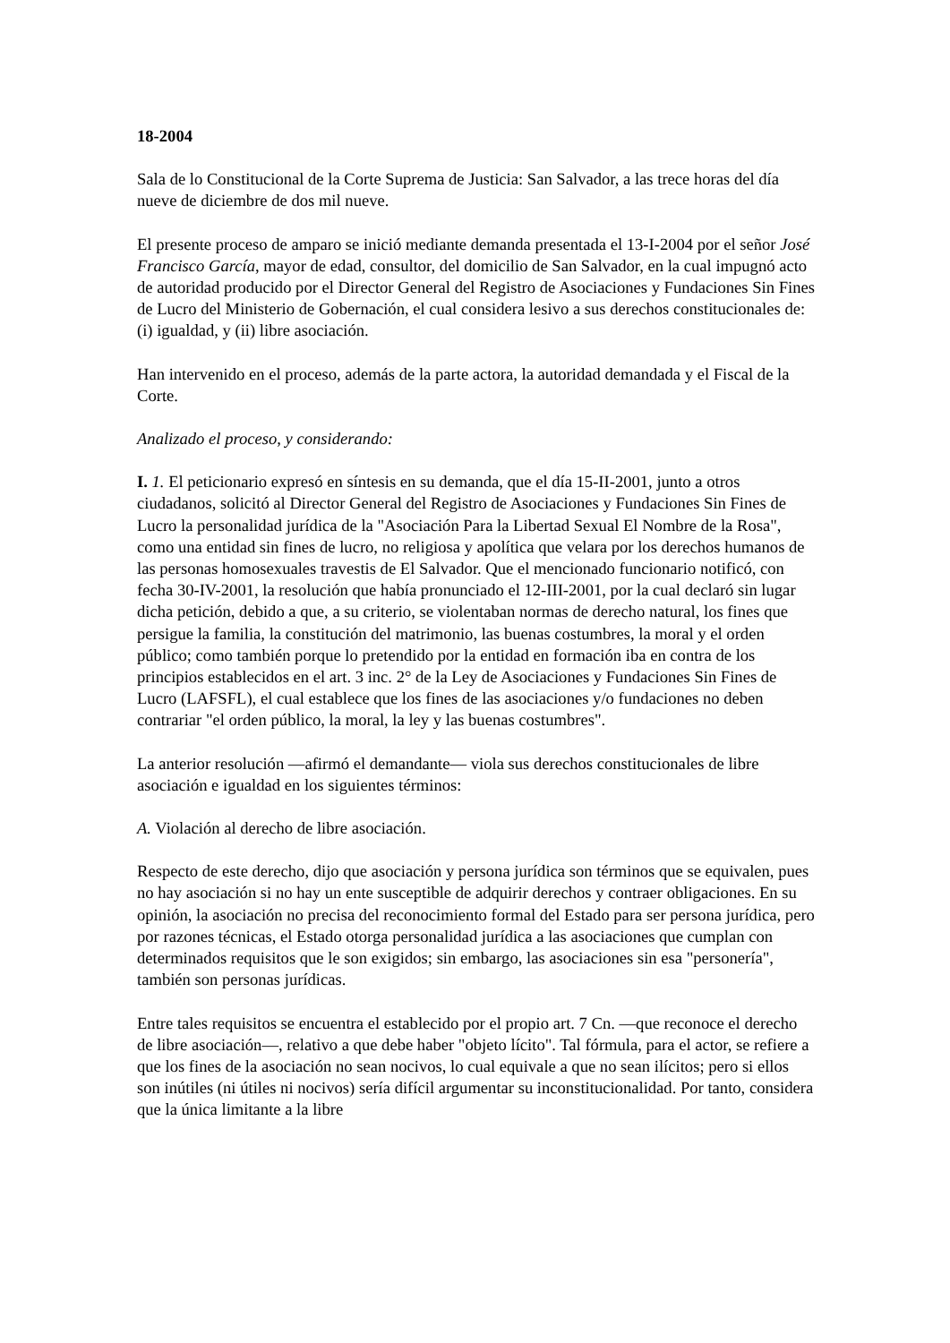18-2004
Sala de lo Constitucional de la Corte Suprema de Justicia: San Salvador, a las trece horas del día nueve de diciembre de dos mil nueve.
El presente proceso de amparo se inició mediante demanda presentada el 13-I-2004 por el señor José Francisco García, mayor de edad, consultor, del domicilio de San Salvador, en la cual impugnó acto de autoridad producido por el Director General del Registro de Asociaciones y Fundaciones Sin Fines de Lucro del Ministerio de Gobernación, el cual considera lesivo a sus derechos constitucionales de: (i) igualdad, y (ii) libre asociación.
Han intervenido en el proceso, además de la parte actora, la autoridad demandada y el Fiscal de la Corte.
Analizado el proceso, y considerando:
I. 1. El peticionario expresó en síntesis en su demanda, que el día 15-II-2001, junto a otros ciudadanos, solicitó al Director General del Registro de Asociaciones y Fundaciones Sin Fines de Lucro la personalidad jurídica de la "Asociación Para la Libertad Sexual El Nombre de la Rosa", como una entidad sin fines de lucro, no religiosa y apolítica que velara por los derechos humanos de las personas homosexuales travestis de El Salvador. Que el mencionado funcionario notificó, con fecha 30-IV-2001, la resolución que había pronunciado el 12-III-2001, por la cual declaró sin lugar dicha petición, debido a que, a su criterio, se violentaban normas de derecho natural, los fines que persigue la familia, la constitución del matrimonio, las buenas costumbres, la moral y el orden público; como también porque lo pretendido por la entidad en formación iba en contra de los principios establecidos en el art. 3 inc. 2° de la Ley de Asociaciones y Fundaciones Sin Fines de Lucro (LAFSFL), el cual establece que los fines de las asociaciones y/o fundaciones no deben contrariar "el orden público, la moral, la ley y las buenas costumbres".
La anterior resolución —afirmó el demandante— viola sus derechos constitucionales de libre asociación e igualdad en los siguientes términos:
A. Violación al derecho de libre asociación.
Respecto de este derecho, dijo que asociación y persona jurídica son términos que se equivalen, pues no hay asociación si no hay un ente susceptible de adquirir derechos y contraer obligaciones. En su opinión, la asociación no precisa del reconocimiento formal del Estado para ser persona jurídica, pero por razones técnicas, el Estado otorga personalidad jurídica a las asociaciones que cumplan con determinados requisitos que le son exigidos; sin embargo, las asociaciones sin esa "personería", también son personas jurídicas.
Entre tales requisitos se encuentra el establecido por el propio art. 7 Cn. —que reconoce el derecho de libre asociación—, relativo a que debe haber "objeto lícito". Tal fórmula, para el actor, se refiere a que los fines de la asociación no sean nocivos, lo cual equivale a que no sean ilícitos; pero si ellos son inútiles (ni útiles ni nocivos) sería difícil argumentar su inconstitucionalidad. Por tanto, considera que la única limitante a la libre